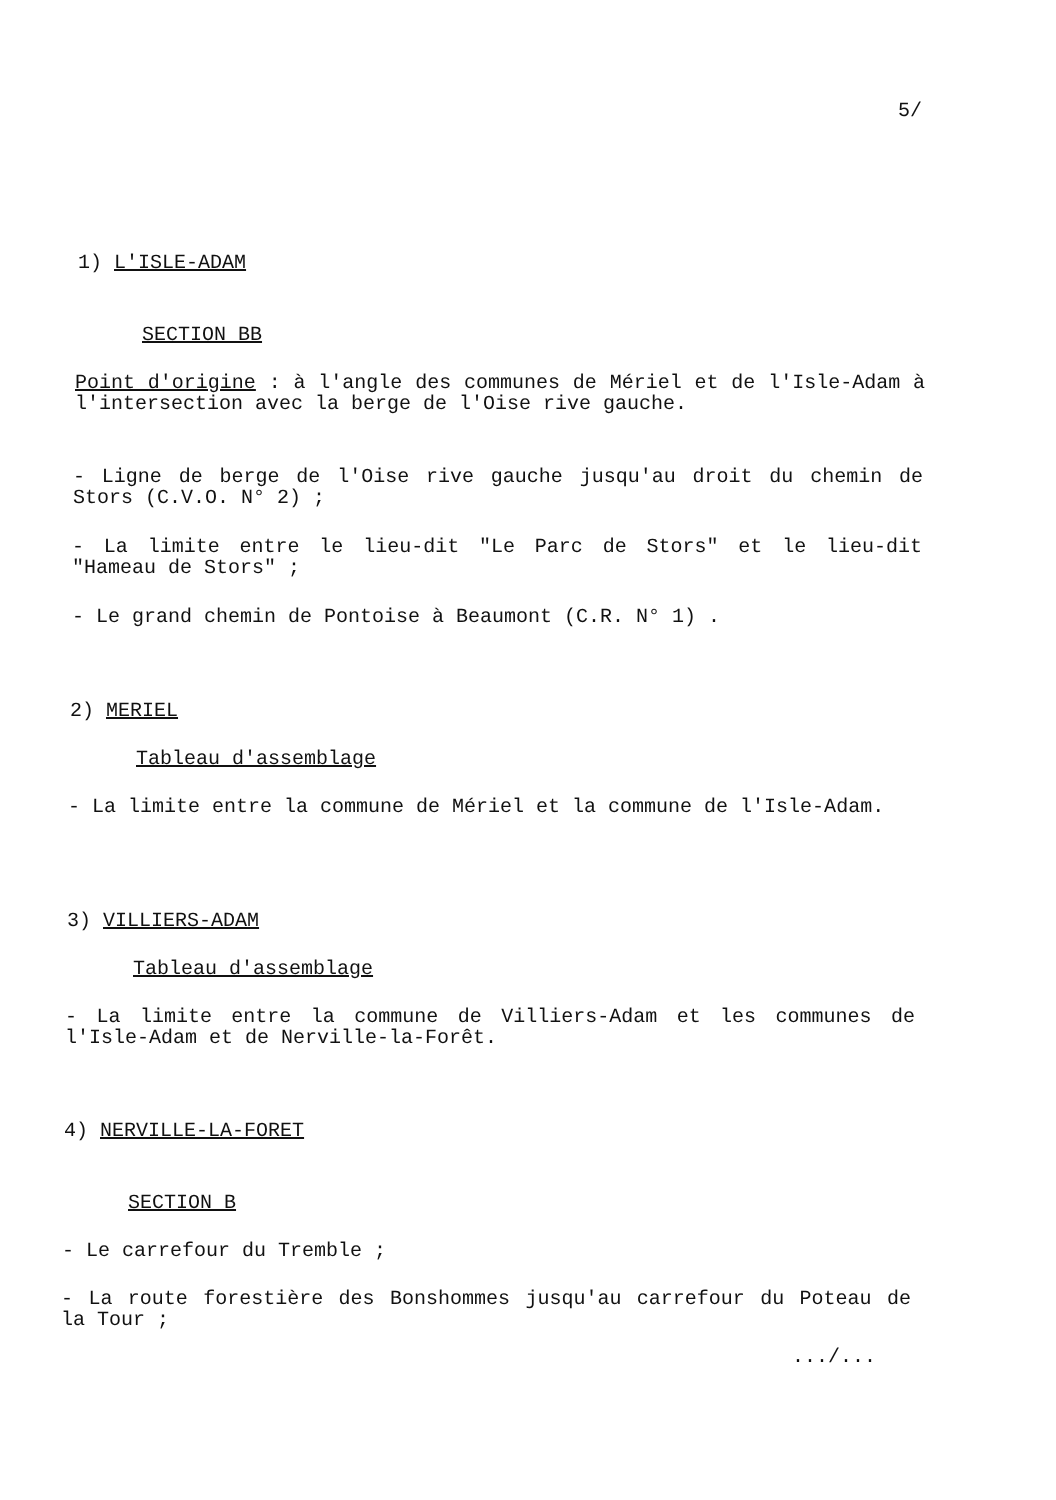5/
1) L'ISLE-ADAM
SECTION BB
Point d'origine : à l'angle des communes de Mériel et de l'Isle-Adam à l'intersection avec la berge de l'Oise rive gauche.
- Ligne de berge de l'Oise rive gauche jusqu'au droit du chemin de Stors (C.V.O. N° 2) ;
- La limite entre le lieu-dit "Le Parc de Stors" et le lieu-dit "Hameau de Stors" ;
- Le grand chemin de Pontoise à Beaumont (C.R. N° 1) .
2) MERIEL
Tableau d'assemblage
- La limite entre la commune de Mériel et la commune de l'Isle-Adam.
3) VILLIERS-ADAM
Tableau d'assemblage
- La limite entre la commune de Villiers-Adam et les communes de l'Isle-Adam et de Nerville-la-Forêt.
4) NERVILLE-LA-FORET
SECTION B
- Le carrefour du Tremble ;
- La route forestière des Bonshommes jusqu'au carrefour du Poteau de la Tour ;
.../...